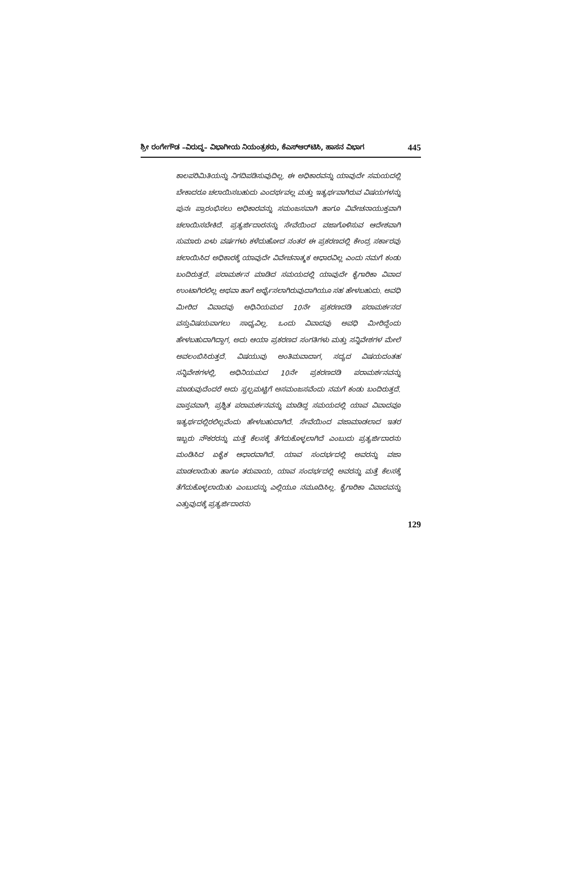ಶ್ರೀ ರಂಗೇಗೌಡ –ವಿರುದ್ಧ– ವಿಭಾಗೀಯ ನಿಯಂತ್ರಕರು, ಕೆಎಸ್‌ಆರ್‌ಟಿಸಿ, ಹಾಸನ ವಿಭಾಗ 445
ಕಾಲಪರಿಮಿತಿಯನ್ನು ನಿಗದಿಪಡಿಸುವುದಿಲ್ಲ. ಈ ಅಧಿಕಾರವನ್ನು ಯಾವುದೇ ಸಮಯದಲ್ಲಿ ಬೇಕಾದರೂ ಚಲಾಯಿಸಬಹುದು ಎಂದರ್ಥವಲ್ಲ ಮತ್ತು ಇತ್ಯರ್ಥವಾಗಿರುವ ವಿಷಯಗಳನ್ನು ಪುನಃ ಪ್ರಾರಂಭಿಸಲು ಅಧಿಕಾರವನ್ನು ಸಮಂಜಸವಾಗಿ ಹಾಗೂ ವಿವೇಚನಾಯುಕ್ತವಾಗಿ ಚಲಾಯಿಸಬೇಕಿದೆ. ಪ್ರತ್ಯರ್ಜಿದಾರನನ್ನು ಸೇವೆಯಿಂದ ವಜಾಗೊಳಿಸುವ ಆದೇಶವಾಗಿ ಸುಮಾರು ಏಳು ವರ್ಷಗಳು ಕಳೆದುಹೋದ ನಂತರ ಈ ಪ್ರಕರಣದಲ್ಲಿ ಕೇಂದ್ರ ಸರ್ಕಾರವು ಚಲಾಯಿಸಿದ ಅಧಿಕಾರಕ್ಕೆ ಯಾವುದೇ ವಿವೇಚನಾತ್ಮಕ ಆಧಾರವಿಲ್ಲ ಎಂದು ನಮಗೆ ಕಂಡು ಬಂದಿರುತ್ತದೆ. ಪರಾಮರ್ಶನ ಮಾಡಿದ ಸಮಯದಲ್ಲಿ ಯಾವುದೇ ಕೈಗಾರಿಕಾ ವಿವಾದ ಉಂಟಾಗಿರಲಿಲ್ಲ ಅಥವಾ ಹಾಗೆ ಅರ್ಥೈಸಲಾಗಿರುವುದಾಗಿಯೂ ಸಹ ಹೇಳಬಹುದು. ಅವಧಿ ಮೀರಿದ ವಿವಾದವು ಅಧಿನಿಯಮದ 10ನೇ ಪ್ರಕರಣದಡಿ ಪರಾಮರ್ಶನದ ವಸ್ತುವಿಷಯವಾಗಲು ಸಾಧ್ಯವಿಲ್ಲ. ಒಂದು ವಿವಾದವು ಅವಧಿ ಮೀರಿದ್ದೆಂದು ಹೇಳಬಹುದಾಗಿದ್ದಾಗ, ಅದು ಆಯಾ ಪ್ರಕರಣದ ಸಂಗತಿಗಳು ಮತ್ತು ಸನ್ನಿವೇಶಗಳ ಮೇಲೆ ಅವಲಂಬಿಸಿರುತ್ತದೆ. ವಿಷಯುವು ಅಂತಿಮವಾದಾಗ, ಸದ್ಯದ ವಿಷಯದಂತಹ ಸನ್ನಿವೇಶಗಳಲ್ಲಿ, ಅಧಿನಿಯಮದ 10ನೇ ಪ್ರಕರಣದಡಿ ಪರಾಮರ್ಶನವನ್ನು ಮಾಡುವುದೆಂದರೆ ಅದು ಸ್ವಲ್ಪಮಟ್ಟಿಗೆ ಅಸಮಂಜಸವೆಂದು ನಮಗೆ ಕಂಡು ಬಂದಿರುತ್ತದೆ. ವಾಸ್ತವವಾಗಿ, ಪ್ರಶ್ನಿತ ಪರಾಮರ್ಶನವನ್ನು ಮಾಡಿದ್ದ ಸಮಯದಲ್ಲಿ ಯಾವ ವಿವಾದವೂ ಇತ್ಯರ್ಥದಲ್ಲಿರಲಿಲ್ಲವೆಂದು ಹೇಳಬಹುದಾಗಿದೆ. ಸೇವೆಯಿಂದ ವಜಾಮಾಡಲಾದ ಇತರ ಇಬ್ಬರು ನೌಕರರನ್ನು ಮತ್ತೆ ಕೆಲಸಕ್ಕೆ ತೆಗೆದುಕೊಳ್ಳಲಾಗಿದೆ ಎಂಬುದು ಪ್ರತ್ಯರ್ಜಿದಾರನು ಮಂಡಿಸಿದ ಏಕೈಕ ಆಧಾರವಾಗಿದೆ. ಯಾವ ಸಂದರ್ಭದಲ್ಲಿ ಅವರನ್ನು ವಜಾ ಮಾಡಲಾಯಿತು ಹಾಗೂ ತರುವಾಯ, ಯಾವ ಸಂದರ್ಭದಲ್ಲಿ ಅವರನ್ನು ಮತ್ತೆ ಕೆಲಸಕ್ಕೆ ತೆಗೆದುಕೊಳ್ಳಲಾಯಿತು ಎಂಬುದನ್ನು ಎಲ್ಲಿಯೂ ನಮೂದಿಸಿಲ್ಲ. ಕೈಗಾರಿಕಾ ವಿವಾದವನ್ನು ಎತ್ತುವುದಕ್ಕೆ ಪ್ರತ್ಯರ್ಜಿದಾರನು
129